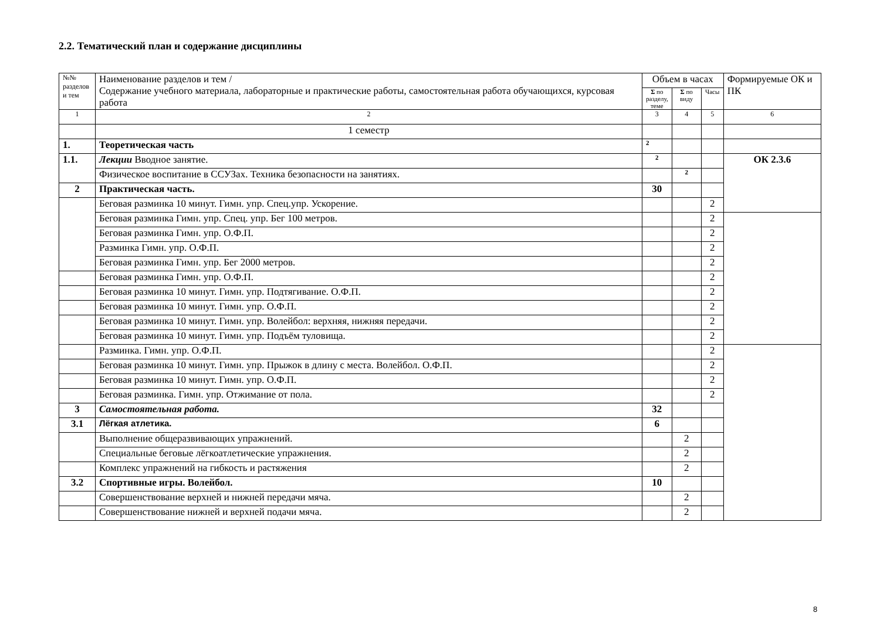2.2. Тематический план и содержание дисциплины
| №№ разделов и тем | Наименование разделов и тем / Содержание учебного материала, лабораторные и практические работы, самостоятельная работа обучающихся, курсовая работа | Объем в часах | | | Формируемые ОК и ПК |
| --- | --- | --- | --- | --- | --- |
| | | Σ по разделу, теме | Σ по виду | Часы | |
| 1 | 2 | 3 | 4 | 5 | 6 |
| | 1 семестр | | | | |
| 1. | Теоретическая часть | 2 | | | |
| 1.1. | Лекции Вводное занятие. | 2 | | | ОК 2.3.6 |
| | Физическое воспитание в ССУЗах. Техника безопасности на занятиях. | | 2 | | |
| 2 | Практическая часть. | 30 | | | |
| | Беговая разминка 10 минут. Гимн. упр. Спец.упр. Ускорение. | | | 2 | |
| | Беговая разминка Гимн. упр. Спец. упр. Бег 100 метров. | | | 2 | |
| | Беговая разминка Гимн. упр. О.Ф.П. | | | 2 | |
| | Разминка Гимн. упр. О.Ф.П. | | | 2 | |
| | Беговая разминка Гимн. упр. Бег 2000 метров. | | | 2 | |
| | Беговая разминка Гимн. упр. О.Ф.П. | | | 2 | |
| | Беговая разминка 10 минут. Гимн. упр. Подтягивание. О.Ф.П. | | | 2 | |
| | Беговая разминка 10 минут. Гимн. упр. О.Ф.П. | | | 2 | |
| | Беговая разминка 10 минут. Гимн. упр. Волейбол: верхняя, нижняя передачи. | | | 2 | |
| | Беговая разминка 10 минут. Гимн. упр. Подъём туловища. | | | 2 | |
| | Разминка. Гимн. упр. О.Ф.П. | | | 2 | |
| | Беговая разминка 10 минут. Гимн. упр. Прыжок в длину с места. Волейбол. О.Ф.П. | | | 2 | |
| | Беговая разминка 10 минут. Гимн. упр. О.Ф.П. | | | 2 | |
| | Беговая разминка. Гимн. упр. Отжимание от пола. | | | 2 | |
| 3 | Самостоятельная работа. | 32 | | | |
| 3.1 | Лёгкая атлетика. | 6 | | | |
| | Выполнение общеразвивающих упражнений. | | 2 | | |
| | Специальные беговые лёгкоатлетические упражнения. | | 2 | | |
| | Комплекс упражнений на гибкость и растяжения | | 2 | | |
| 3.2 | Спортивные игры. Волейбол. | 10 | | | |
| | Совершенствование верхней и нижней передачи мяча. | | 2 | | |
| | Совершенствование нижней и верхней подачи мяча. | | 2 | | |
8